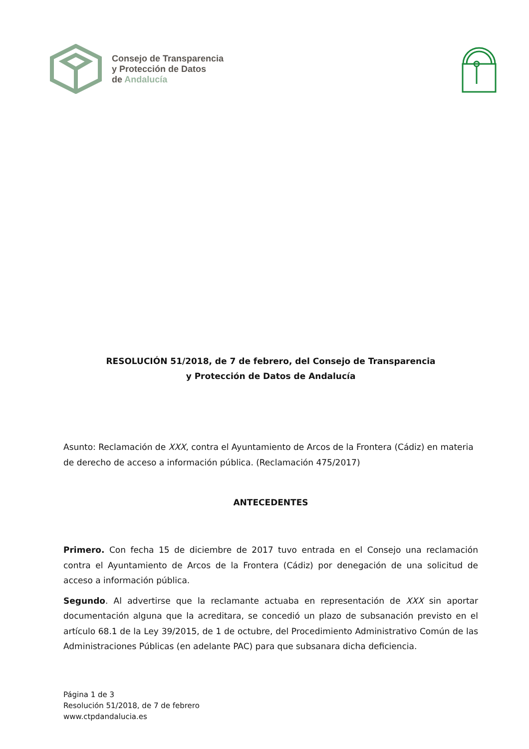Consejo de Transparencia
y Protección de Datos
de Andalucía
RESOLUCIÓN 51/2018, de 7 de febrero, del Consejo de Transparencia
y Protección de Datos de Andalucía
Asunto: Reclamación de XXX, contra el Ayuntamiento de Arcos de la Frontera (Cádiz) en materia de derecho de acceso a información pública. (Reclamación 475/2017)
ANTECEDENTES
Primero. Con fecha 15 de diciembre de 2017 tuvo entrada en el Consejo una reclamación contra el Ayuntamiento de Arcos de la Frontera (Cádiz) por denegación de una solicitud de acceso a información pública.
Segundo. Al advertirse que la reclamante actuaba en representación de XXX sin aportar documentación alguna que la acreditara, se concedió un plazo de subsanación previsto en el artículo 68.1 de la Ley 39/2015, de 1 de octubre, del Procedimiento Administrativo Común de las Administraciones Públicas (en adelante PAC) para que subsanara dicha deficiencia.
Página 1 de 3
Resolución 51/2018, de 7 de febrero
www.ctpdandalucia.es